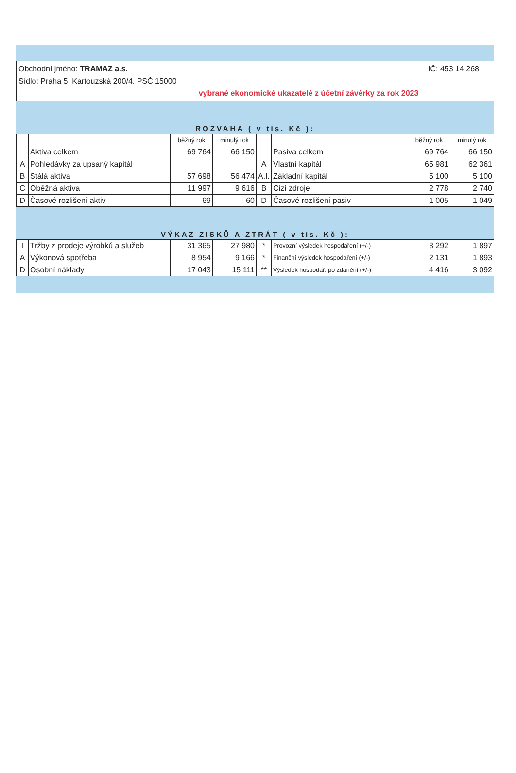Obchodní jméno: TRAMAZ a.s. IČ: 453 14 268
Sídlo: Praha 5, Kartouzská 200/4, PSČ 15000
vybrané ekonomické ukazatelé z účetní závěrky za rok 2023
ROZVAHA ( v tis. Kč ):
| | | běžný rok | minulý rok | | | běžný rok | minulý rok |
| --- | --- | --- | --- | --- | --- | --- | --- |
| | Aktiva celkem | 69 764 | 66 150 | | Pasiva celkem | 69 764 | 66 150 |
| A | Pohledávky za upsaný kapitál | | | A | Vlastní kapitál | 65 981 | 62 361 |
| B | Stálá aktiva | 57 698 | 56 474 | A.I. | Základní kapitál | 5 100 | 5 100 |
| C | Oběžná aktiva | 11 997 | 9 616 | B | Cizí zdroje | 2 778 | 2 740 |
| D | Časové rozlišení aktiv | 69 | 60 | D | Časové rozlišení pasiv | 1 005 | 1 049 |
VÝKAZ ZISKŮ A ZTRÁT ( v tis. Kč ):
| I | Tržby z prodeje výrobků a služeb | 31 365 | 27 980 | * | Provozní výsledek hospodaření (+/-) | 3 292 | 1 897 |
| A | Výkonová spotřeba | 8 954 | 9 166 | * | Finanční výsledek hospodaření (+/-) | 2 131 | 1 893 |
| D | Osobní náklady | 17 043 | 15 111 | ** | Výsledek hospodař. po zdanění (+/-) | 4 416 | 3 092 |